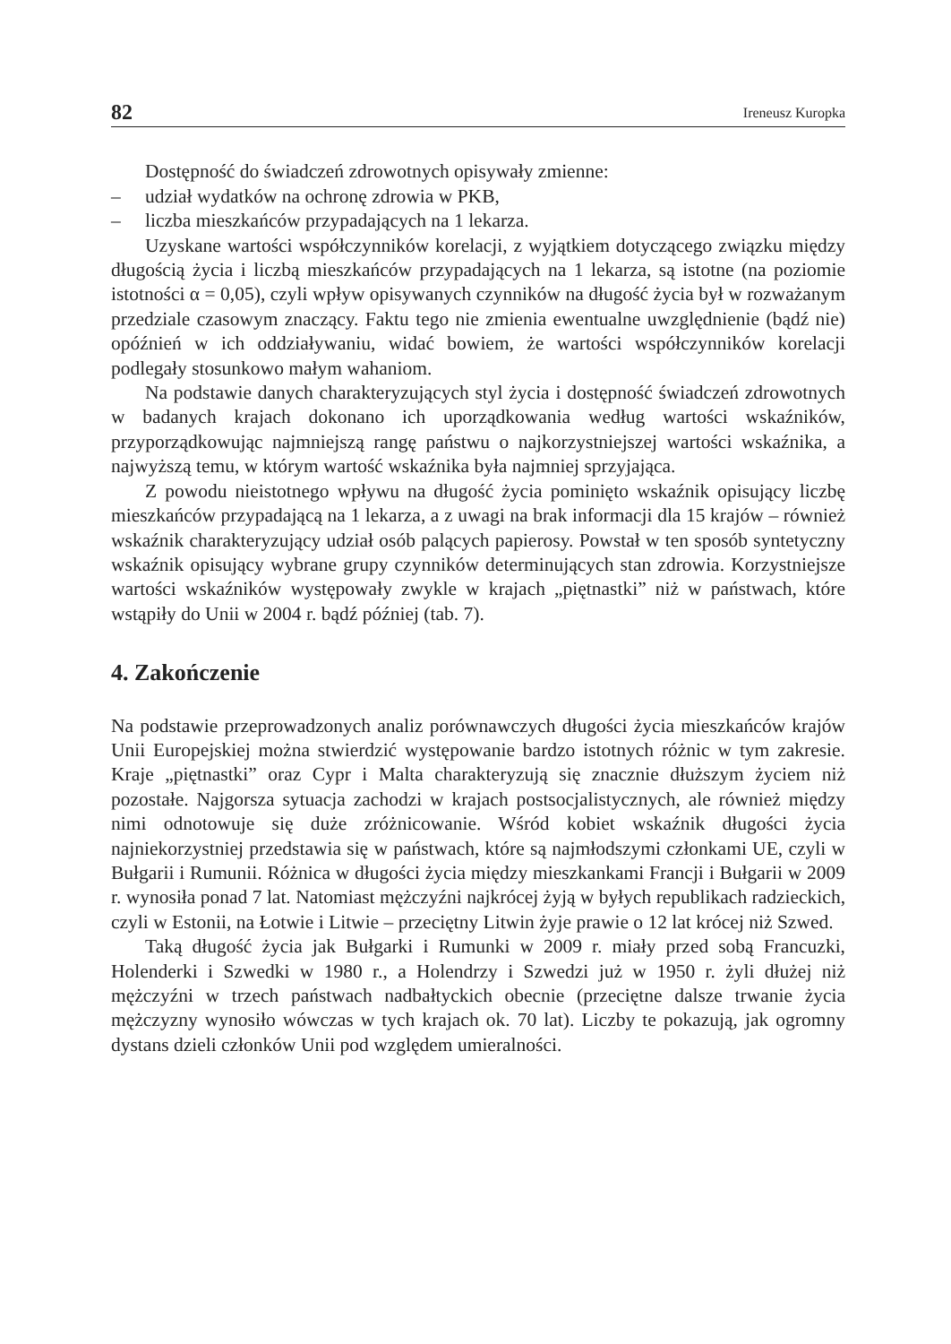82 Ireneusz Kuropka
Dostępność do świadczeń zdrowotnych opisywały zmienne:
– udział wydatków na ochronę zdrowia w PKB,
– liczba mieszkańców przypadających na 1 lekarza.
Uzyskane wartości współczynników korelacji, z wyjątkiem dotyczącego związku między długością życia i liczbą mieszkańców przypadających na 1 lekarza, są istotne (na poziomie istotności α = 0,05), czyli wpływ opisywanych czynników na długość życia był w rozważanym przedziale czasowym znaczący. Faktu tego nie zmienia ewentualne uwzględnienie (bądź nie) opóźnień w ich oddziaływaniu, widać bowiem, że wartości współczynników korelacji podlegały stosunkowo małym wahaniom.
Na podstawie danych charakteryzujących styl życia i dostępność świadczeń zdrowotnych w badanych krajach dokonano ich uporządkowania według wartości wskaźników, przyporządkowując najmniejszą rangę państwu o najkorzystniejszej wartości wskaźnika, a najwyższą temu, w którym wartość wskaźnika była najmniej sprzyjająca.
Z powodu nieistotnego wpływu na długość życia pominięto wskaźnik opisujący liczbę mieszkańców przypadającą na 1 lekarza, a z uwagi na brak informacji dla 15 krajów – również wskaźnik charakteryzujący udział osób palących papierosy. Powstał w ten sposób syntetyczny wskaźnik opisujący wybrane grupy czynników determinujących stan zdrowia. Korzystniejsze wartości wskaźników występowały zwykle w krajach „piętnastki” niż w państwach, które wstąpiły do Unii w 2004 r. bądź później (tab. 7).
4. Zakończenie
Na podstawie przeprowadzonych analiz porównawczych długości życia mieszkańców krajów Unii Europejskiej można stwierdzić występowanie bardzo istotnych różnic w tym zakresie. Kraje „piętnastki” oraz Cypr i Malta charakteryzują się znacznie dłuższym życiem niż pozostałe. Najgorsza sytuacja zachodzi w krajach postsocjalistycznych, ale również między nimi odnotowuje się duże zróżnicowanie. Wśród kobiet wskaźnik długości życia najniekorzystniej przedstawia się w państwach, które są najmłodszymi członkami UE, czyli w Bułgarii i Rumunii. Różnica w długości życia między mieszkankami Francji i Bułgarii w 2009 r. wynosiła ponad 7 lat. Natomiast mężczyźni najkrócej żyją w byłych republikach radzieckich, czyli w Estonii, na Łotwie i Litwie – przeciętny Litwin żyje prawie o 12 lat krócej niż Szwed.
Taką długość życia jak Bułgarki i Rumunki w 2009 r. miały przed sobą Francuzki, Holenderki i Szwedki w 1980 r., a Holendrzy i Szwedzi już w 1950 r. żyli dłużej niż mężczyźni w trzech państwach nadbałtyckich obecnie (przeciętne dalsze trwanie życia mężczyzny wynosiło wówczas w tych krajach ok. 70 lat). Liczby te pokazują, jak ogromny dystans dzieli członków Unii pod względem umieralności.